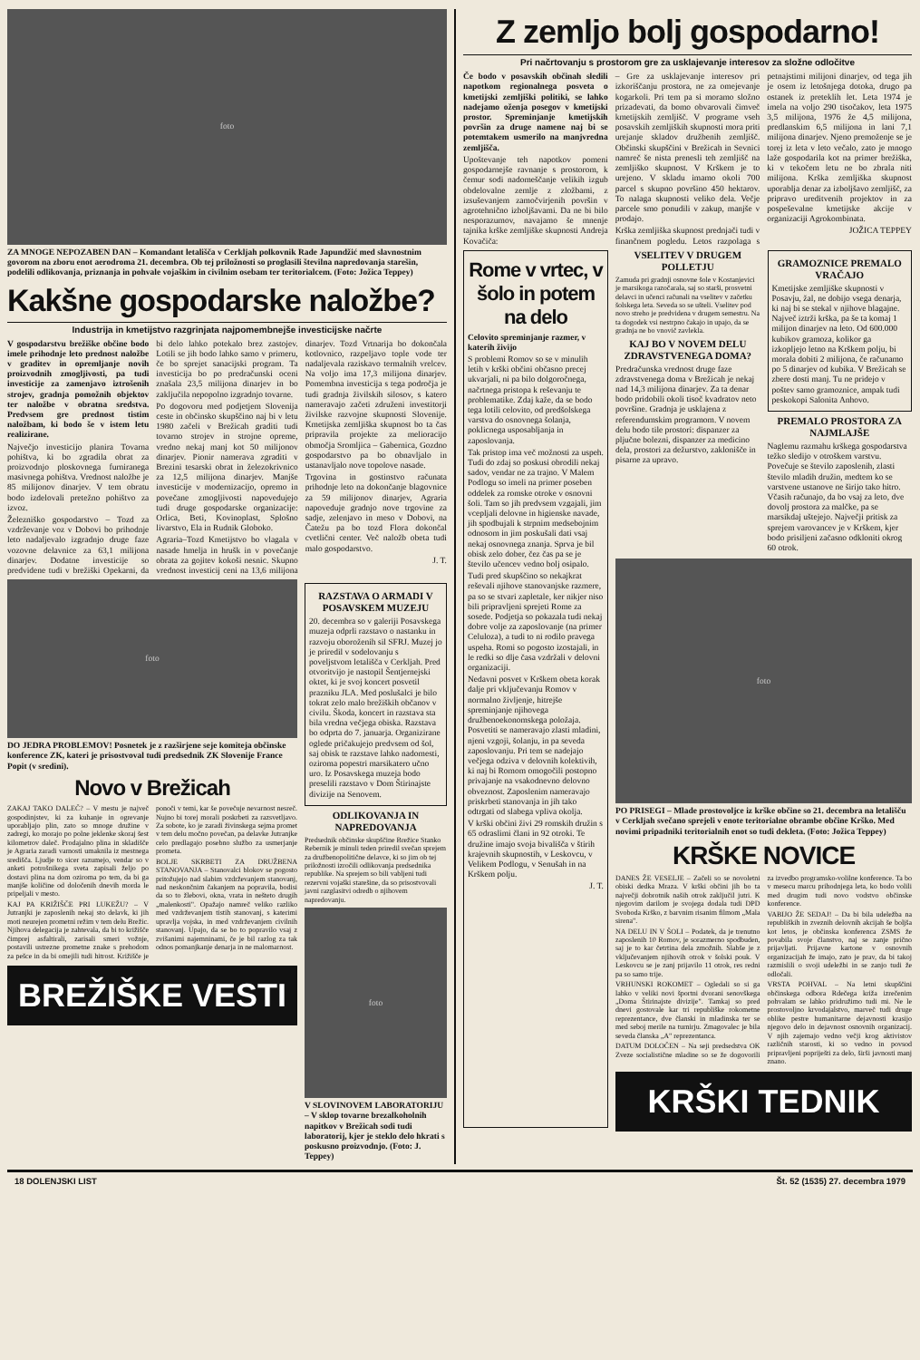foto
ZA MNOGE NEPOZABEN DAN – Komandant letališča v Cerkljah polkovnik Rade Japundžić med slavnostnim govorom na zboru enot aerodroma 21. decembra. Ob tej priložnosti so proglasili številna napredovanja starešin, podelili odlikovanja, priznanja in pohvale vojaškim in civilnim osebam ter teritorialcem. (Foto: Jožica Teppey)
Kakšne gospodarske naložbe?
Industrija in kmetijstvo razgrinjata najpomembnejše investicijske načrte
V gospodarstvu brežiške občine bodo imele prihodnje leto prednost naložbe v graditev in opremljanje novih proizvodnih zmogljivosti, pa tudi investicije za zamenjavo iztrošenih strojev, gradnja pomožnih objektov ter naložbe v obratna sredstva. Predvsem gre prednost tistim naložbam, ki bodo še v istem letu realizirane.
Največjo investicijo planira Tovarna pohištva, ki bo zgradila obrat za proizvodnjo ploskovnega furniranega masivnega pohištva. Vrednost naložbe je 85 milijonov dinarjev. V tem obratu bodo izdelovali pretežno pohištvo za izvoz.
Železniško gospodarstvo – Tozd za vzdrževanje voz v Dobovi bo prihodnje leto nadaljevalo izgradnjo druge faze vozovne delavnice za 63,1 milijona dinarjev. Dodatne investicije so predvidene tudi v brežiški Opekarni, da bi delo lahko potekalo brez zastojev. Lotili se jih bodo lahko samo v primeru, če bo sprejet sanacijski program. Ta investicija bo po predračunski oceni znašala 23,5 milijona dinarjev in bo zaključila nepopolno izgradnjo tovarne.
Po dogovoru med podjetjem Slovenija ceste in občinsko skupščino naj bi v letu 1980 začeli v Brežicah graditi tudi tovarno strojev in strojne opreme, vredno nekaj manj kot 50 milijonov dinarjev. Pionir namerava zgraditi v Brezini tesarski obrat in železokrivnico za 12,5 milijona dinarjev. Manjše investicije v modernizacijo, opremo in povečane zmogljivosti napovedujejo tudi druge gospodarske organizacije: Orlica, Beti, Kovinoplast, Splošno livarstvo, Ela in Rudnik Globoko.
Agraria–Tozd Kmetijstvo bo vlagala v nasade hmelja in hrušk in v povečanje obrata za gojitev kokoši nesnic. Skupno vrednost investicij ceni na 13,6 milijona dinarjev. Tozd Vrtnarija bo dokončala kotlovnico, razpeljavo tople vode ter nadaljevala raziskavo termalnih vrelcev. Na voljo ima 17,3 milijona dinarjev. Pomembna investicija s tega področja je tudi gradnja živilskih silosov, s katero nameravajo začeti združeni investitorji živilske razvojne skupnosti Slovenije. Kmetijska zemljiška skupnost bo ta čas pripravila projekte za melioracijo območja Sromljica – Gabernica, Gozdno gospodarstvo pa bo obnavljalo in ustanavljalo nove topolove nasade.
Trgovina in gostinstvo računata prihodnje leto na dokončanje blagovnice za 59 milijonov dinarjev, Agraria napoveduje gradnjo nove trgovine za sadje, zelenjavo in meso v Dobovi, na Čatežu pa bo tozd Flora dokončal cvetlični center. Več naložb obeta tudi malo gospodarstvo.
J. T.
foto
DO JEDRA PROBLEMOV! Posnetek je z razširjene seje komiteja občinske konference ZK, kateri je prisostvoval tudi predsednik ZK Slovenije France Popit (v sredini).
Novo v Brežicah
ZAKAJ TAKO DALEČ? – V mestu je največ gospodinjstev, ki za kuhanje in ogrevanje uporabljajo plin, zato so mnoge družine v zadregi, ko morajo po polne jeklenke skoraj šest kilometrov daleč. Prodajalno plina in skladišče je Agraria zaradi varnosti umaknila iz mestnega središča. Ljudje to sicer razumejo, vendar so v anketi potrošnikega sveta zapisali željo po dostavi plina na dom oziroma po tem, da bi ga manjše količine od določenih dnevih morda le pripeljali v mesto.
KAJ PA KRIŽIŠČE PRI LUKEŽU? – V Jutranjki je zaposlenih nekaj sto delavk, ki jih moti neurejen prometni režim v tem delu Brežic. Njihova delegacija je zahtevala, da bi to križišče čimprej asfaltirali, zarisali smeri vožnje, postavili ustrezne prometne znake s prehodom za pešce in da bi omejili tudi hitrost. Križišče je ponoči v temi, kar še povečuje nevarnost nesreč. Nujno bi torej morali poskrbeti za razsvetljavo. Za sobote, ko je zaradi živinskega sejma promet v tem delu močno povečan, pa delavke Jutranjke celo predlagajo posebno službo za usmerjanje prometa.
BOLJE SKRBETI ZA DRUŽBENA STANOVANJA – Stanovalci blokov se pogosto pritožujejo nad slabim vzdrževanjem stanovanj, nad neskončnim čakanjem na popravila, bodisi da so to žlebovi, okna, vrata in nešteto drugih „malenkosti". Opažajo namreč veliko razliko med vzdrževanjem tistih stanovanj, s katerimi upravlja vojska, in med vzdrževanjem civilnih stanovanj. Upajo, da se bo to popravilo vsaj z zvišanimi najemninami, če je bil razlog za tak odnos pomanjkanje denarja in ne malomarnost.
BREŽIŠKE VESTI
RAZSTAVA O ARMADI V POSAVSKEM MUZEJU
20. decembra so v galeriji Posavskega muzeja odprli razstavo o nastanku in razvoju oboroženih sil SFRJ. Muzej jo je priredil v sodelovanju s poveljstvom letališča v Cerkljah. Pred otvoritvijo je nastopil Šentjernejski oktet, ki je svoj koncert posvetil prazniku JLA. Med poslušalci je bilo tokrat zelo malo brežiških občanov v civilu. Škoda, koncert in razstava sta bila vredna večjega obiska. Razstava bo odprta do 7. januarja. Organizirane oglede pričakujejo predvsem od šol, saj obisk te razstave lahko nadomesti, oziroma popestri marsikatero učno uro. Iz Posavskega muzeja bodo preselili razstavo v Dom Štirinajste divizije na Senovem.
ODLIKOVANJA IN NAPREDOVANJA
Predsednik občinske skupščine Brežice Stanko Rebernik je minuli teden priredil svečan sprejem za družbenopolitične delavce, ki so jim ob tej priložnosti izročili odlikovanja predsednika republike. Na sprejem so bili vabljeni tudi rezervni vojaški starešine, da so prisostvovali javni razglasitvi odredb o njihovem napredovanju.
foto
V SLOVINOVEM LABORATORIJU – V sklop tovarne brezalkoholnih napitkov v Brežicah sodi tudi laboratorij, kjer je steklo delo hkrati s poskusno proizvodnjo. (Foto: J. Teppey)
Z zemljo bolj gospodarno!
Pri načrtovanju s prostorom gre za usklajevanje interesov za složne odločitve
Če bodo v posavskih občinah sledili napotkom regionalnega posveta o kmetijski zemljiški politiki, se lahko nadejamo oženja posegov v kmetijski prostor. Spreminjanje kmetijskih površin za druge namene naj bi se potemtakem usmerilo na manjvredna zemljišča.
Upoštevanje teh napotkov pomeni gospodarnejše ravnanje s prostorom, k čemur sodi nadomeščanje velikih izgub obdelovalne zemlje z zložbami, z izsuševanjem zamočvirjenih površin v agrotehnično izboljšavami. Da ne bi bilo nesporazumov, navajamo še mnenje tajnika krške zemljiške skupnosti Andreja Kovačiča:
– Gre za usklajevanje interesov pri izkoriščanju prostora, ne za omejevanje kogarkoli. Pri tem pa si moramo složno prizadevati, da bomo obvarovali čimveč kmetijskih zemljišč. V programe vseh posavskih zemljiških skupnosti mora priti urejanje skladov družbenih zemljišč. Občinski skupščini v Brežicah in Sevnici namreč še nista prenesli teh zemljišč na zemljiško skupnost. V Krškem je to urejeno. V skladu imamo okoli 700 parcel s skupno površino 450 hektarov. To nalaga skupnosti veliko dela. Večje parcele smo ponudili v zakup, manjše v prodajo.
Krška zemljiška skupnost prednjači tudi v finančnem pogledu. Letos razpolaga s petnajstimi milijoni dinarjev, od tega jih je osem iz letošnjega dotoka, drugo pa ostanek iz preteklih let. Leta 1974 je imela na voljo 290 tisočakov, leta 1975 3,5 milijona, 1976 že 4,5 milijona, predlanskim 6,5 milijona in lani 7,1 milijona dinarjev. Njeno premoženje se je torej iz leta v leto večalo, zato je mnogo laže gospodarila kot na primer brežiška, ki v tekočem letu ne bo zbrala niti milijona. Krška zemljiška skupnost uporablja denar za izboljšavo zemljišč, za pripravo ureditvenih projektov in za pospeševalne kmetijske akcije v organizaciji Agrokombinata.
JOŽICA TEPPEY
Rome v vrtec, v šolo in potem na delo
Celovito spreminjanje razmer, v katerih živijo
S problemi Romov so se v minulih letih v krški občini občasno precej ukvarjali, ni pa bilo dolgoročnega, načrtnega pristopa k reševanju te problematike. Zdaj kaže, da se bodo tega lotili celovito, od predšolskega varstva do osnovnega šolanja, poklicnega usposabljanja in zaposlovanja.
Tak pristop ima več možnosti za uspeh. Tudi do zdaj so poskusi obrodili nekaj sadov, vendar ne za trajno. V Malem Podlogu so imeli na primer poseben oddelek za romske otroke v osnovni šoli. Tam so jih predvsem vzgajali, jim vcepljali delovne in higienske navade, jih spodbujali k strpnim medsebojnim odnosom in jim poskušali dati vsaj nekaj osnovnega znanja. Sprva je bil obisk zelo dober, čez čas pa se je število učencev vedno bolj osipalo.
Tudi pred skupščino so nekajkrat reševali njihove stanovanjske razmere, pa so se stvari zapletale, ker nikjer niso bili pripravljeni sprejeti Rome za sosede. Podjetja so pokazala tudi nekaj dobre volje za zaposlovanje (na primer Celuloza), a tudi to ni rodilo pravega uspeha. Romi so pogosto izostajali, in le redki so dlje časa vzdržali v delovni organizaciji.
Nedavni posvet v Krškem obeta korak dalje pri vključevanju Romov v normalno življenje, hitrejše spreminjanje njihovega družbenoekonomskega položaja. Posvetiti se nameravajo zlasti mladini, njeni vzgoji, šolanju, in pa seveda zaposlovanju. Pri tem se nadejajo večjega odziva v delovnih kolektivih, ki naj bi Romom omogočili postopno privajanje na vsakodnevno delovno obveznost. Zaposlenim nameravajo priskrbeti stanovanja in jih tako odtrgati od slabega vpliva okolja.
V krški občini živi 29 romskih družin s 65 odraslimi člani in 92 otroki. Te družine imajo svoja bivališča v štirih krajevnih skupnostih, v Leskovcu, v Velikem Podlogu, v Senušah in na Krškem polju.
J. T.
VSELITEV V DRUGEM POLLETJU
Zamuda pri gradnji osnovne šole v Kostanjevici je marsikoga razočarala, saj so starši, prosvetni delavci in učenci računali na vselitev v začetku šolskega leta. Seveda so se ušteli. Vselitev pod novo streho je predvidena v drugem semestru. Na ta dogodek vsi nestrpno čakajo in upajo, da se gradnja ne bo vnovič zavlekla.
KAJ BO V NOVEM DELU ZDRAVSTVENEGA DOMA?
Predračunska vrednost druge faze zdravstvenega doma v Brežicah je nekaj nad 14,3 milijona dinarjev. Za ta denar bodo pridobili okoli tisoč kvadratov neto površine. Gradnja je usklajena z referendumskim programom. V novem delu bodo tile prostori: dispanzer za pljučne bolezni, dispanzer za medicino dela, prostori za dežurstvo, zaklonišče in pisarne za upravo.
GRAMOZNICE PREMALO VRAČAJO
Kmetijske zemljiške skupnosti v Posavju, žal, ne dobijo vsega denarja, ki naj bi se stekal v njihove blagajne. Največ iztrži krška, pa še ta komaj 1 milijon dinarjev na leto. Od 600.000 kubikov gramoza, kolikor ga izkopljejo letno na Krškem polju, bi morala dobiti 2 milijona, če računamo po 5 dinarjev od kubika. V Brežicah se zbere dosti manj. Tu ne pridejo v poštev samo gramoznice, ampak tudi peskokopi Salonita Anhovo.
PREMALO PROSTORA ZA NAJMLAJŠE
Naglemu razmahu krškega gospodarstva težko sledijo v otroškem varstvu. Povečuje se število zaposlenih, zlasti število mladih družin, medtem ko se varstvene ustanove ne širijo tako hitro. Včasih računajo, da bo vsaj za leto, dve dovolj prostora za malčke, pa se marsikdaj uštejejo. Največji pritisk za sprejem varovancev je v Krškem, kjer bodo prisiljeni začasno odkloniti okrog 60 otrok.
foto
PO PRISEGI – Mlade prostovoljce iz krške občine so 21. decembra na letališču v Cerkljah svečano sprejeli v enote teritorialne obrambe občine Krško. Med novimi pripadniki teritorialnih enot so tudi dekleta. (Foto: Jožica Teppey)
KRŠKE NOVICE
DANES ŽE VESELJE – Začeli so se novoletni obiski dedka Mraza. V krški občini jih bo ta največji dobrotnik naših otrok zaključil jutri. K njegovim darilom je svojega dodala tudi DPD Svoboda Krško, z barvnim risanim filmom „Mala sirena".
NA DELU IN V ŠOLI – Podatek, da je trenutno zaposlenih 10 Romov, je sorazmerno spodbuden, saj je to kar četrtina dela zmožnih. Slabše je z vključevanjem njihovih otrok v šolski pouk. V Leskovcu se je zanj prijavilo 11 otrok, res redni pa so samo trije.
VRHUNSKI ROKOMET – Ogledali so si ga lahko v veliki novi športni dvorani senovškega „Doma Štirinajste divizije". Tamkaj so pred dnevi gostovale kar tri republiške rokometne reprezentance, dve članski in mladinska ter se med seboj merile na turnirju. Zmagovalec je bila seveda članska „A" reprezentanca.
DATUM DOLOČEN – Na seji predsedstva OK Zveze socialistične mladine so se že dogovorili za izvedbo programsko-volilne konference. Ta bo v mesecu marcu prihodnjega leta, ko bodo volili med drugim tudi novo vodstvo občinske konference.
VABIJO ŽE SEDAJ! – Da bi bila udeležba na republiških in zveznih delovnih akcijah še boljša kot letos, je občinska konferenca ZSMS že povabila svoje članstvo, naj se zanje prično prijavljati. Prijavne kartone v osnovnih organizacijah že imajo, zato je prav, da bi takoj razmislili o svoji udeležbi in se zanjo tudi že odločali.
VRSTA POHVAL – Na letni skupščini občinskega odbora Rdečega križa izrečenim pohvalam se lahko pridružimo tudi mi. Ne le prostovoljno krvodajalstvo, marveč tudi druge oblike pestre humanitarne dejavnosti krasijo njegovo delo in dejavnost osnovnih organizacij. V njih zajemajo vedno večji krog aktivistov različnih starosti, ki so vedno in povsod pripravljeni popriješti za delo, širši javnosti manj znano.
KRŠKI TEDNIK
18 DOLENJSKI LIST Št. 52 (1535) 27. decembra 1979